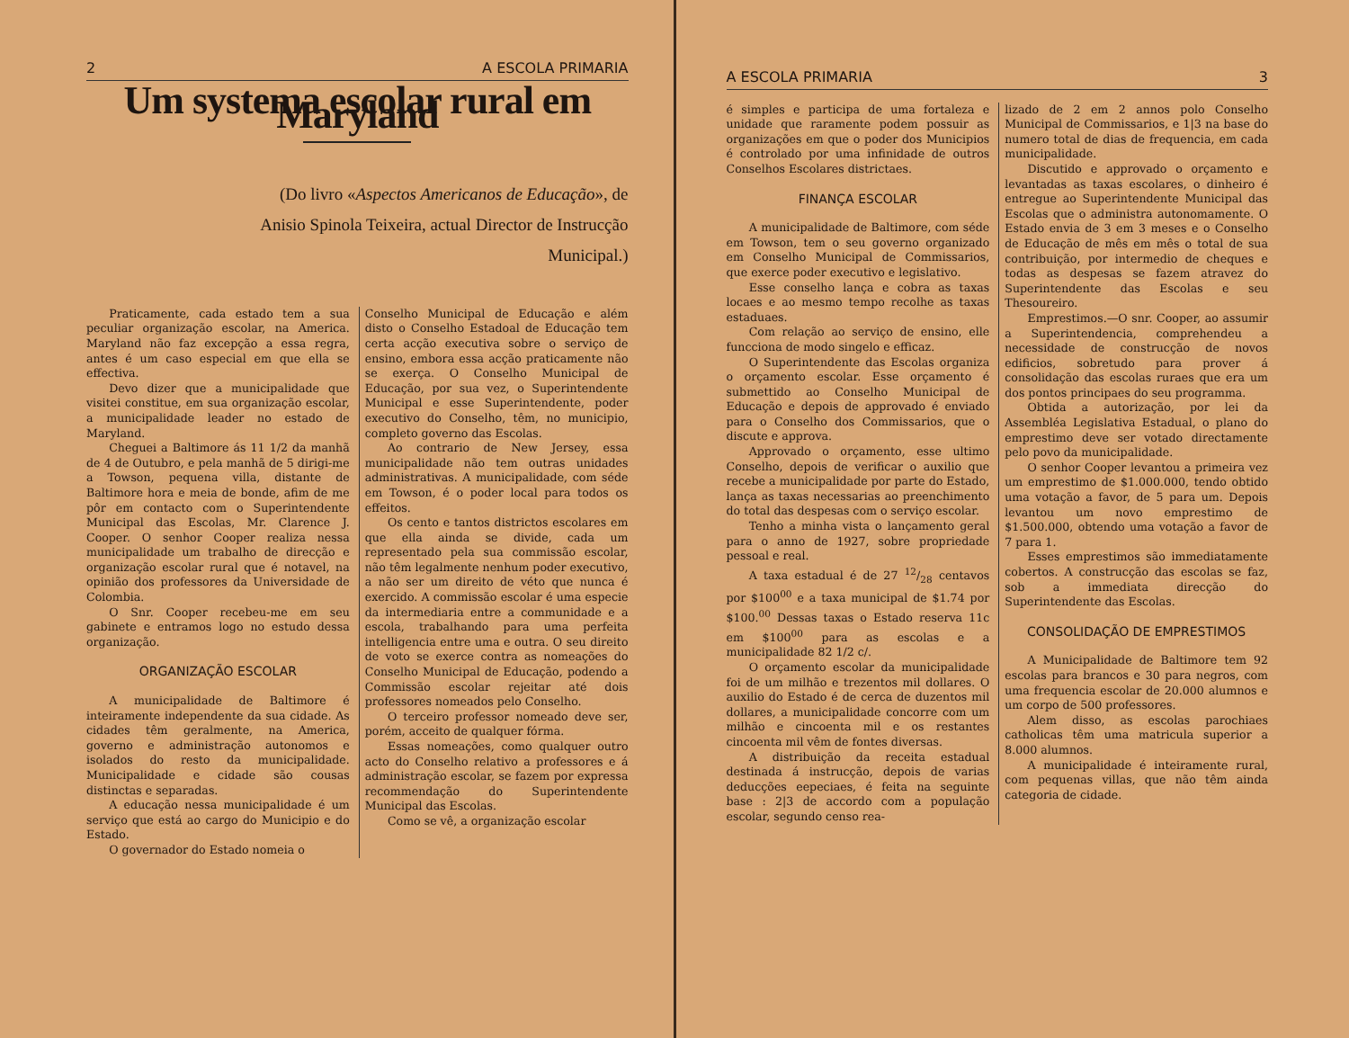2 A ESCOLA PRIMARIA
Um systema escolar rural em Maryland
(Do livro «Aspectos Americanos de Educação», de Anisio Spinola Teixeira, actual Director de Instrucção Municipal.)
Praticamente, cada estado tem a sua peculiar organização escolar, na America. Maryland não faz excepção a essa regra, antes é um caso especial em que ella se effectiva.
Devo dizer que a municipalidade que visitei constitue, em sua organização escolar, a municipalidade leader no estado de Maryland.
Cheguei a Baltimore ás 11 1/2 da manhã de 4 de Outubro, e pela manhã de 5 dirigi-me a Towson, pequena villa, distante de Baltimore hora e meia de bonde, afim de me pôr em contacto com o Superintendente Municipal das Escolas, Mr. Clarence J. Cooper. O senhor Cooper realiza nessa municipalidade um trabalho de direcção e organização escolar rural que é notavel, na opinião dos professores da Universidade de Colombia.
O Snr. Cooper recebeu-me em seu gabinete e entramos logo no estudo dessa organização.
ORGANIZAÇÃO ESCOLAR
A municipalidade de Baltimore é inteiramente independente da sua cidade. As cidades têm geralmente, na America, governo e administração autonomos e isolados do resto da municipalidade. Municipalidade e cidade são cousas distinctas e separadas.
A educação nessa municipalidade é um serviço que está ao cargo do Municipio e do Estado.
O governador do Estado nomeia o
Conselho Municipal de Educação e além disto o Conselho Estadoal de Educação tem certa acção executiva sobre o serviço de ensino, embora essa acção praticamente não se exerça. O Conselho Municipal de Educação, por sua vez, o Superintendente Municipal e esse Superintendente, poder executivo do Conselho, têm, no municipio, completo governo das Escolas.
Ao contrario de New Jersey, essa municipalidade não tem outras unidades administrativas. A municipalidade, com séde em Towson, é o poder local para todos os effeitos.
Os cento e tantos districtos escolares em que ella ainda se divide, cada um representado pela sua commissão escolar, não têm legalmente nenhum poder executivo, a não ser um direito de véto que nunca é exercido. A commissão escolar é uma especie da intermediaria entre a communidade e a escola, trabalhando para uma perfeita intelligencia entre uma e outra. O seu direito de voto se exerce contra as nomeações do Conselho Municipal de Educação, podendo a Commissão escolar rejeitar até dois professores nomeados pelo Conselho.
O terceiro professor nomeado deve ser, porém, acceito de qualquer fórma.
Essas nomeações, como qualquer outro acto do Conselho relativo a professores e á administração escolar, se fazem por expressa recommendação do Superintendente Municipal das Escolas.
Como se vê, a organização escolar
A ESCOLA PRIMARIA 3
é simples e participa de uma fortaleza e unidade que raramente podem possuir as organizações em que o poder dos Municipios é controlado por uma infinidade de outros Conselhos Escolares districtaes.
FINANÇA ESCOLAR
A municipalidade de Baltimore, com séde em Towson, tem o seu governo organizado em Conselho Municipal de Commissarios, que exerce poder executivo e legislativo.
Esse conselho lança e cobra as taxas locaes e ao mesmo tempo recolhe as taxas estaduaes.
Com relação ao serviço de ensino, elle funcciona de modo singelo e efficaz.
O Superintendente das Escolas organiza o orçamento escolar. Esse orçamento é submettido ao Conselho Municipal de Educação e depois de approvado é enviado para o Conselho dos Commissarios, que o discute e approva.
Approvado o orçamento, esse ultimo Conselho, depois de verificar o auxilio que recebe a municipalidade por parte do Estado, lança as taxas necessarias ao preenchimento do total das despesas com o serviço escolar.
Tenho a minha vista o lançamento geral para o anno de 1927, sobre propriedade pessoal e real.
A taxa estadual é de 27 12/28 centavos por $100<sup>00</sup> e a taxa municipal de $1.74 por $100.<sup>00</sup> Dessas taxas o Estado reserva 11c em $100<sup>00</sup> para as escolas e a municipalidade 82 1/2 c/.
O orçamento escolar da municipalidade foi de um milhão e trezentos mil dollares. O auxilio do Estado é de cerca de duzentos mil dollares, a municipalidade concorre com um milhão e cincoenta mil e os restantes cincoenta mil vêm de fontes diversas.
A distribuição da receita estadual destinada á instrucção, depois de varias deducções eepeciaes, é feita na seguinte base : 2|3 de accordo com a população escolar, segundo censo rea-
lizado de 2 em 2 annos polo Conselho Municipal de Commissarios, e 1|3 na base do numero total de dias de frequencia, em cada municipalidade.
Discutido e approvado o orçamento e levantadas as taxas escolares, o dinheiro é entregue ao Superintendente Municipal das Escolas que o administra autonomamente. O Estado envia de 3 em 3 meses e o Conselho de Educação de mês em mês o total de sua contribuição, por intermedio de cheques e todas as despesas se fazem atravez do Superintendente das Escolas e seu Thesoureiro.
Emprestimos.—O snr. Cooper, ao assumir a Superintendencia, comprehendeu a necessidade de construcção de novos edificios, sobretudo para prover á consolidação das escolas ruraes que era um dos pontos principaes do seu programma.
Obtida a autorização, por lei da Assembléa Legislativa Estadual, o plano do emprestimo deve ser votado directamente pelo povo da municipalidade.
O senhor Cooper levantou a primeira vez um emprestimo de $1.000.000, tendo obtido uma votação a favor, de 5 para um. Depois levantou um novo emprestimo de $1.500.000, obtendo uma votação a favor de 7 para 1.
Esses emprestimos são immediatamente cobertos. A construcção das escolas se faz, sob a immediata direcção do Superintendente das Escolas.
CONSOLIDAÇÃO DE EMPRESTIMOS
A Municipalidade de Baltimore tem 92 escolas para brancos e 30 para negros, com uma frequencia escolar de 20.000 alumnos e um corpo de 500 professores.
Alem disso, as escolas parochiaes catholicas têm uma matricula superior a 8.000 alumnos.
A municipalidade é inteiramente rural, com pequenas villas, que não têm ainda categoria de cidade.